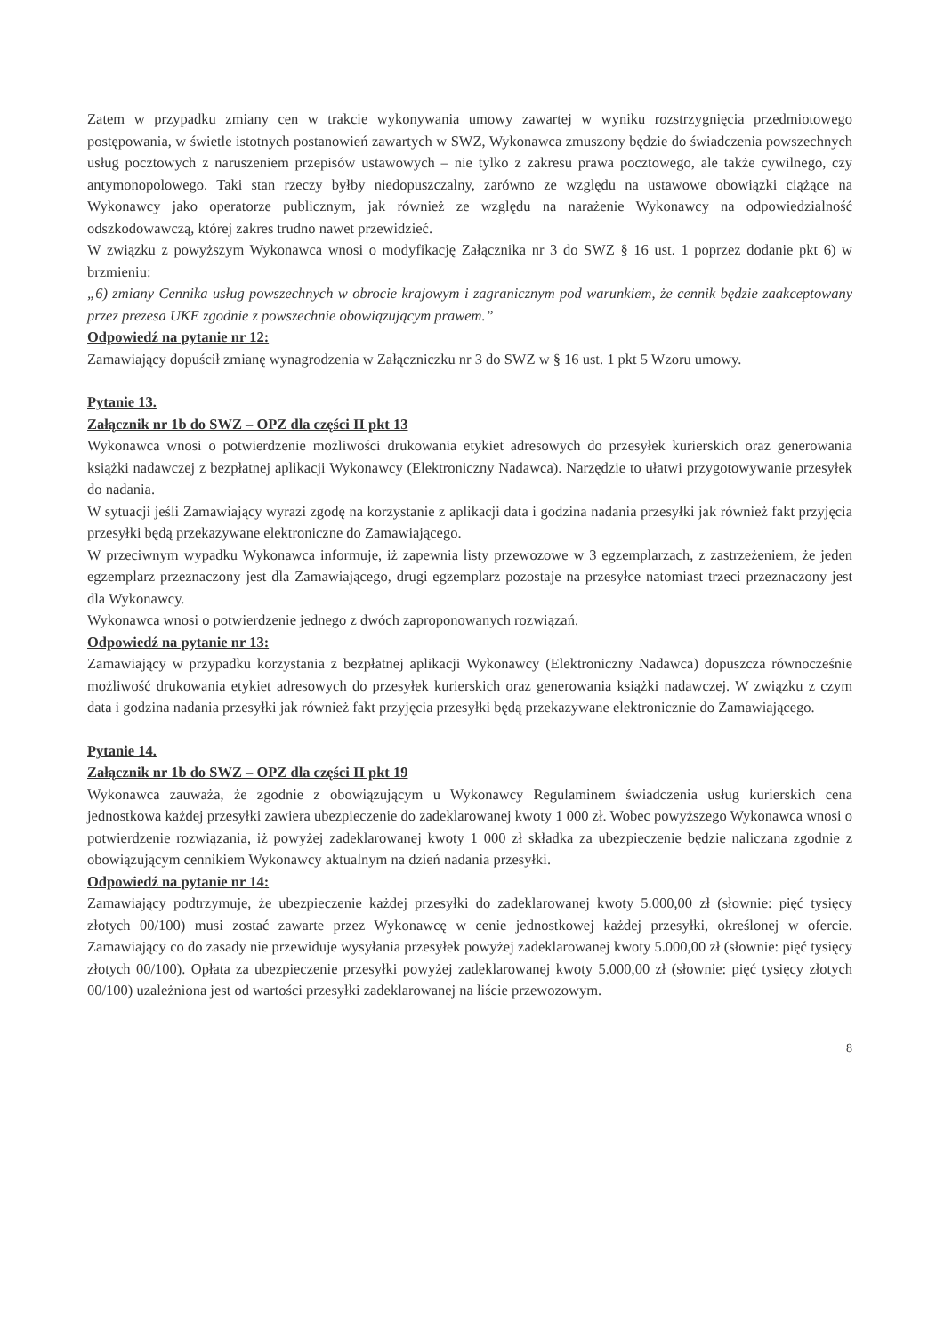Zatem w przypadku zmiany cen w trakcie wykonywania umowy zawartej w wyniku rozstrzygnięcia przedmiotowego postępowania, w świetle istotnych postanowień zawartych w SWZ, Wykonawca zmuszony będzie do świadczenia powszechnych usług pocztowych z naruszeniem przepisów ustawowych – nie tylko z zakresu prawa pocztowego, ale także cywilnego, czy antymonopolowego. Taki stan rzeczy byłby niedopuszczalny, zarówno ze względu na ustawowe obowiązki ciążące na Wykonawcy jako operatorze publicznym, jak również ze względu na narażenie Wykonawcy na odpowiedzialność odszkodowawczą, której zakres trudno nawet przewidzieć.
W związku z powyższym Wykonawca wnosi o modyfikację Załącznika nr 3 do SWZ § 16 ust. 1 poprzez dodanie pkt 6) w brzmieniu:
„6) zmiany Cennika usług powszechnych w obrocie krajowym i zagranicznym pod warunkiem, że cennik będzie zaakceptowany przez prezesa UKE zgodnie z powszechnie obowiązującym prawem.”
Odpowiedź na pytanie nr 12:
Zamawiający dopuścił zmianę wynagrodzenia w Załączniczku nr 3 do SWZ w § 16 ust. 1 pkt 5 Wzoru umowy.
Pytanie 13.
Załącznik nr 1b do SWZ – OPZ dla części II pkt 13
Wykonawca wnosi o potwierdzenie możliwości drukowania etykiet adresowych do przesyłek kurierskich oraz generowania książki nadawczej z bezpłatnej aplikacji Wykonawcy (Elektroniczny Nadawca). Narzędzie to ułatwi przygotowywanie przesyłek do nadania.
W sytuacji jeśli Zamawiający wyrazi zgodę na korzystanie z aplikacji data i godzina nadania przesyłki jak również fakt przyjęcia przesyłki będą przekazywane elektroniczne do Zamawiającego.
W przeciwnym wypadku Wykonawca informuje, iż zapewnia listy przewozowe w 3 egzemplarzach, z zastrzeżeniem, że jeden egzemplarz przeznaczony jest dla Zamawiającego, drugi egzemplarz pozostaje na przesyłce natomiast trzeci przeznaczony jest dla Wykonawcy.
Wykonawca wnosi o potwierdzenie jednego z dwóch zaproponowanych rozwiązań.
Odpowiedź na pytanie nr 13:
Zamawiający w przypadku korzystania z bezpłatnej aplikacji Wykonawcy (Elektroniczny Nadawca) dopuszcza równocześnie możliwość drukowania etykiet adresowych do przesyłek kurierskich oraz generowania książki nadawczej. W związku z czym data i godzina nadania przesyłki jak również fakt przyjęcia przesyłki będą przekazywane elektronicznie do Zamawiającego.
Pytanie 14.
Załącznik nr 1b do SWZ – OPZ dla części II pkt 19
Wykonawca zauważa, że zgodnie z obowiązującym u Wykonawcy Regulaminem świadczenia usług kurierskich cena jednostkowa każdej przesyłki zawiera ubezpieczenie do zadeklarowanej kwoty 1 000 zł. Wobec powyższego Wykonawca wnosi o potwierdzenie rozwiązania, iż powyżej zadeklarowanej kwoty 1 000 zł składka za ubezpieczenie będzie naliczana zgodnie z obowiązującym cennikiem Wykonawcy aktualnym na dzień nadania przesyłki.
Odpowiedź na pytanie nr 14:
Zamawiający podtrzymuje, że ubezpieczenie każdej przesyłki do zadeklarowanej kwoty 5.000,00 zł (słownie: pięć tysięcy złotych 00/100) musi zostać zawarte przez Wykonawcę w cenie jednostkowej każdej przesyłki, określonej w ofercie. Zamawiający co do zasady nie przewiduje wysyłania przesyłek powyżej zadeklarowanej kwoty 5.000,00 zł (słownie: pięć tysięcy złotych 00/100). Opłata za ubezpieczenie przesyłki powyżej zadeklarowanej kwoty 5.000,00 zł (słownie: pięć tysięcy złotych 00/100) uzależniona jest od wartości przesyłki zadeklarowanej na liście przewozowym.
8